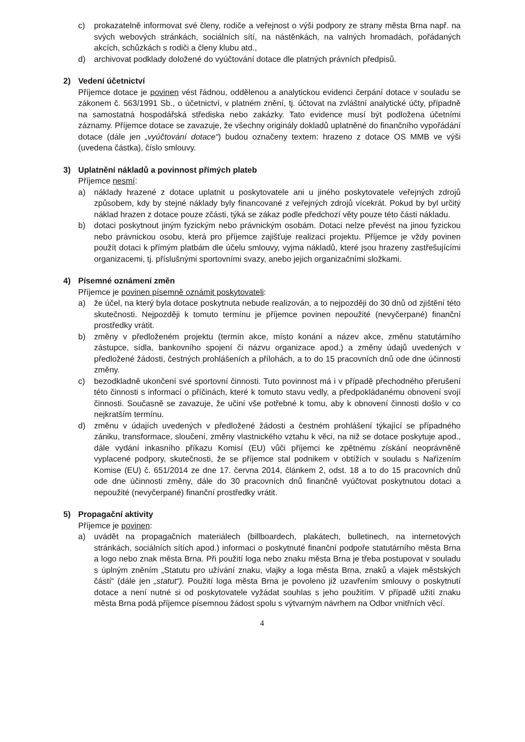c) prokazatelně informovat své členy, rodiče a veřejnost o výši podpory ze strany města Brna např. na svých webových stránkách, sociálních sítí, na nástěnkách, na valných hromadách, pořádaných akcích, schůzkách s rodiči a členy klubu atd.,
d) archivovat podklady doložené do vyúčtování dotace dle platných právních předpisů.
2) Vedení účetnictví
Příjemce dotace je povinen vést řádnou, oddělenou a analytickou evidenci čerpání dotace v souladu se zákonem č. 563/1991 Sb., o účetnictví, v platném znění, tj. účtovat na zvláštní analytické účty, případně na samostatná hospodářská střediska nebo zakázky. Tato evidence musí být podložena účetními záznamy. Příjemce dotace se zavazuje, že všechny originály dokladů uplatněné do finančního vypořádání dotace (dále jen „vyúčtování dotace“) budou označeny textem: hrazeno z dotace OS MMB ve výši (uvedena částka), číslo smlouvy.
3) Uplatnění nákladů a povinnost přímých plateb
Příjemce nesmí:
a) náklady hrazené z dotace uplatnit u poskytovatele ani u jiného poskytovatele veřejných zdrojů způsobem, kdy by stejné náklady byly financované z veřejných zdrojů vícekrát. Pokud by byl určitý náklad hrazen z dotace pouze zčásti, týká se zákaz podle předchozí věty pouze této části nákladu.
b) dotaci poskytnout jiným fyzickým nebo právnickým osobám. Dotaci nelze převést na jinou fyzickou nebo právnickou osobu, která pro příjemce zajišťuje realizaci projektu. Příjemce je vždy povinen použít dotaci k přímým platbám dle účelu smlouvy, vyjma nákladů, které jsou hrazeny zastřešujícími organizacemi, tj. příslušnými sportovními svazy, anebo jejich organizačními složkami.
4) Písemné oznámení změn
Příjemce je povinen písemně oznámit poskytovateli:
a) že účel, na který byla dotace poskytnuta nebude realizován, a to nejpozději do 30 dnů od zjištění této skutečnosti. Nejpozději k tomuto termínu je příjemce povinen nepoužité (nevyčerpané) finanční prostředky vrátit.
b) změny v předloženém projektu (termín akce, místo konání a název akce, změnu statutárního zástupce, sídla, bankovního spojení či názvu organizace apod.) a změny údajů uvedených v předložené žádosti, čestných prohlášeních a přílohách, a to do 15 pracovních dnů ode dne účinnosti změny.
c) bezodkladně ukončení své sportovní činnosti. Tuto povinnost má i v případě přechodného přerušení této činnosti s informací o příčinách, které k tomuto stavu vedly, a předpokládanému obnovení svojí činnosti. Současně se zavazuje, že učiní vše potřebné k tomu, aby k obnovení činnosti došlo v co nejkratším termínu.
d) změnu v údajích uvedených v předložené žádosti a čestném prohlášení týkající se případného zániku, transformace, sloučení, změny vlastnického vztahu k věci, na niž se dotace poskytuje apod., dále vydání inkasního příkazu Komisí (EU) vůči příjemci ke zpětnému získání neoprávněně vyplacené podpory, skutečnosti, že se příjemce stal podnikem v obtížích v souladu s Nařízením Komise (EU) č. 651/2014 ze dne 17. června 2014, článkem 2, odst. 18 a to do 15 pracovních dnů ode dne účinnosti změny, dále do 30 pracovních dnů finančně vyúčtovat poskytnutou dotaci a nepoužité (nevyčerpané) finanční prostředky vrátit.
5) Propagační aktivity
Příjemce je povinen:
a) uvádět na propagačních materiálech (billboardech, plakátech, bulletinech, na internetových stránkách, sociálních sítích apod.) informaci o poskytnuté finanční podpoře statutárního města Brna a logo nebo znak města Brna. Při použití loga nebo znaku města Brna je třeba postupovat v souladu s úplným zněním „Statutu pro užívání znaku, vlajky a loga města Brna, znaků a vlajek městských částí“ (dále jen „statut“). Použití loga města Brna je povoleno již uzavřením smlouvy o poskytnutí dotace a není nutné si od poskytovatele vyžádat souhlas s jeho použitím. V případě užití znaku města Brna podá příjemce písemnou žádost spolu s výtvarným návrhem na Odbor vnitřních věcí.
4